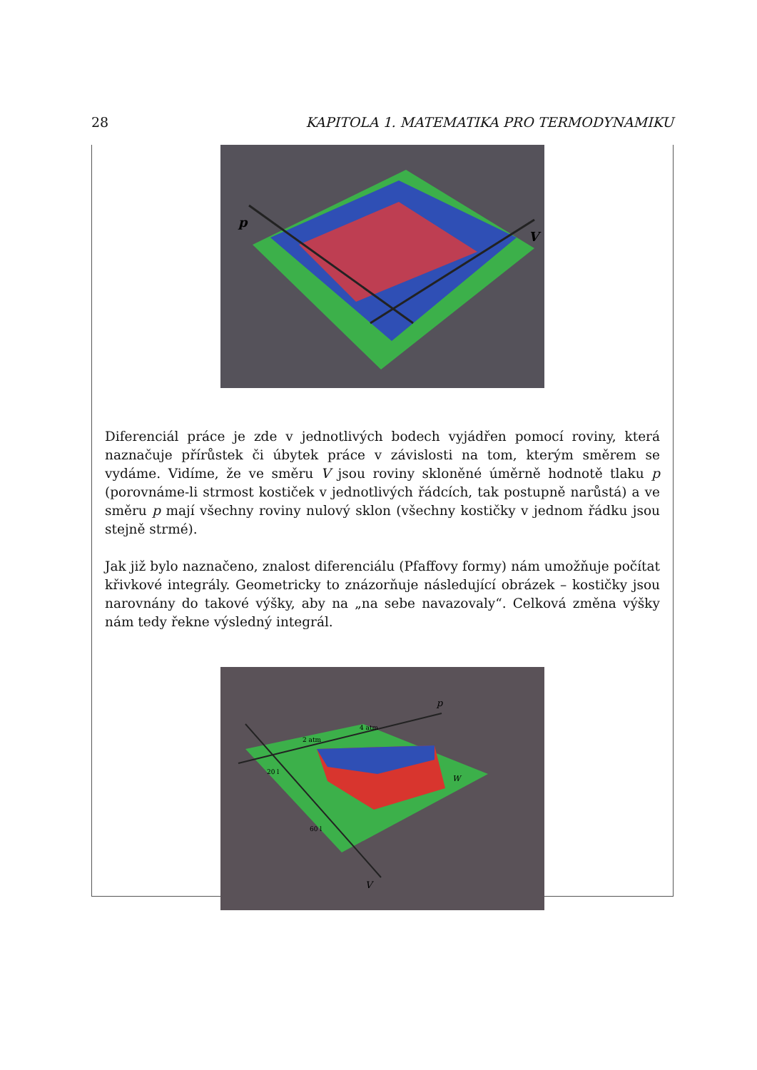28 KAPITOLA 1. MATEMATIKA PRO TERMODYNAMIKU
p
V
Diferenciál práce je zde v jednotlivých bodech vyjádřen pomocí roviny, která naznačuje přírůstek či úbytek práce v závislosti na tom, kterým směrem se vydáme. Vidíme, že ve směru V jsou roviny skloněné úměrně hodnotě tlaku p (porovnáme-li strmost kostiček v jednotlivých řádcích, tak postupně narůstá) a ve směru p mají všechny roviny nulový sklon (všechny kostičky v jednom řádku jsou stejně strmé).
Jak již bylo naznačeno, znalost diferenciálu (Pfaffovy formy) nám umožňuje počítat křivkové integrály. Geometricky to znázorňuje následující obrázek – kostičky jsou narovnány do takové výšky, aby na „na sebe navazovaly“. Celková změna výšky nám tedy řekne výsledný integrál.
p
V
4 atm
2 atm
20 l
60 l
W